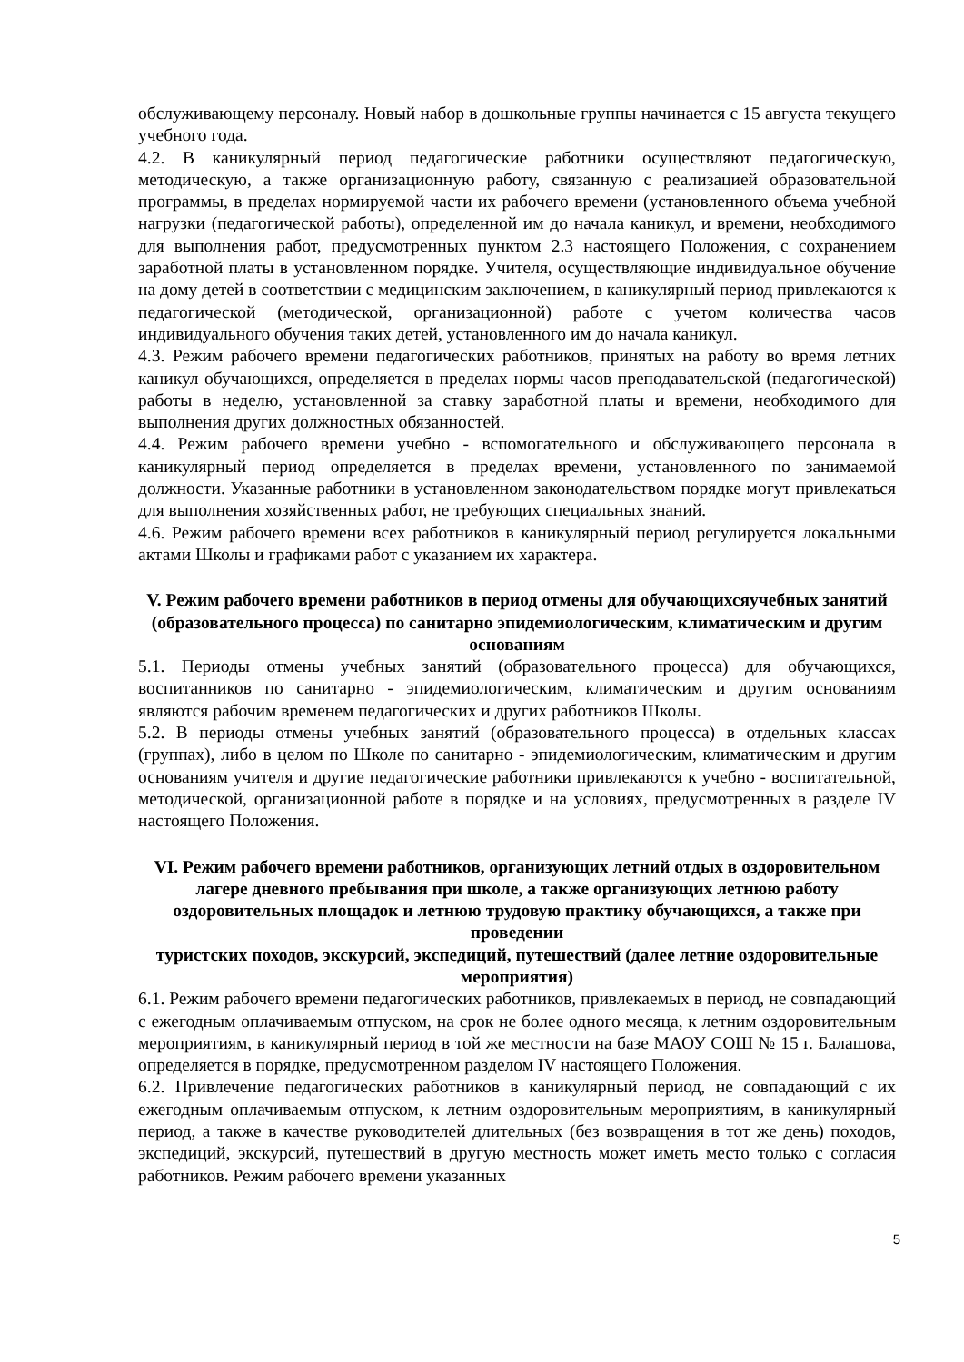обслуживающему персоналу. Новый набор в дошкольные группы начинается с 15 августа текущего учебного года.
4.2. В каникулярный период педагогические работники осуществляют педагогическую, методическую, а также организационную работу, связанную с реализацией образовательной программы, в пределах нормируемой части их рабочего времени (установленного объема учебной нагрузки (педагогической работы), определенной им до начала каникул, и времени, необходимого для выполнения работ, предусмотренных пунктом 2.3 настоящего Положения, с сохранением заработной платы в установленном порядке. Учителя, осуществляющие индивидуальное обучение на дому детей в соответствии с медицинским заключением, в каникулярный период привлекаются к педагогической (методической, организационной) работе с учетом количества часов индивидуального обучения таких детей, установленного им до начала каникул.
4.3. Режим рабочего времени педагогических работников, принятых на работу во время летних каникул обучающихся, определяется в пределах нормы часов преподавательской (педагогической) работы в неделю, установленной за ставку заработной платы и времени, необходимого для выполнения других должностных обязанностей.
4.4. Режим рабочего времени учебно - вспомогательного и обслуживающего персонала в каникулярный период определяется в пределах времени, установленного по занимаемой должности. Указанные работники в установленном законодательством порядке могут привлекаться для выполнения хозяйственных работ, не требующих специальных знаний.
4.6. Режим рабочего времени всех работников в каникулярный период регулируется локальными актами Школы и графиками работ с указанием их характера.
V. Режим рабочего времени работников в период отмены для обучающихсяучебных занятий (образовательного процесса) по санитарно эпидемиологическим, климатическим и другим основаниям
5.1. Периоды отмены учебных занятий (образовательного процесса) для обучающихся, воспитанников по санитарно - эпидемиологическим, климатическим и другим основаниям являются рабочим временем педагогических и других работников Школы.
5.2. В периоды отмены учебных занятий (образовательного процесса) в отдельных классах (группах), либо в целом по Школе по санитарно - эпидемиологическим, климатическим и другим основаниям учителя и другие педагогические работники привлекаются к учебно - воспитательной, методической, организационной работе в порядке и на условиях, предусмотренных в разделе IV настоящего Положения.
VI. Режим рабочего времени работников, организующих летний отдых в оздоровительном лагере дневного пребывания при школе, а также организующих летнюю работу оздоровительных площадок и летнюю трудовую практику обучающихся, а также при проведении
туристских походов, экскурсий, экспедиций, путешествий (далее летние оздоровительные мероприятия)
6.1. Режим рабочего времени педагогических работников, привлекаемых в период, не совпадающий с ежегодным оплачиваемым отпуском, на срок не более одного месяца, к летним оздоровительным мероприятиям, в каникулярный период в той же местности на базе МАОУ СОШ № 15 г. Балашова, определяется в порядке, предусмотренном разделом IV настоящего Положения.
6.2. Привлечение педагогических работников в каникулярный период, не совпадающий с их ежегодным оплачиваемым отпуском, к летним оздоровительным мероприятиям, в каникулярный период, а также в качестве руководителей длительных (без возвращения в тот же день) походов, экспедиций, экскурсий, путешествий в другую местность может иметь место только с согласия работников. Режим рабочего времени указанных
5